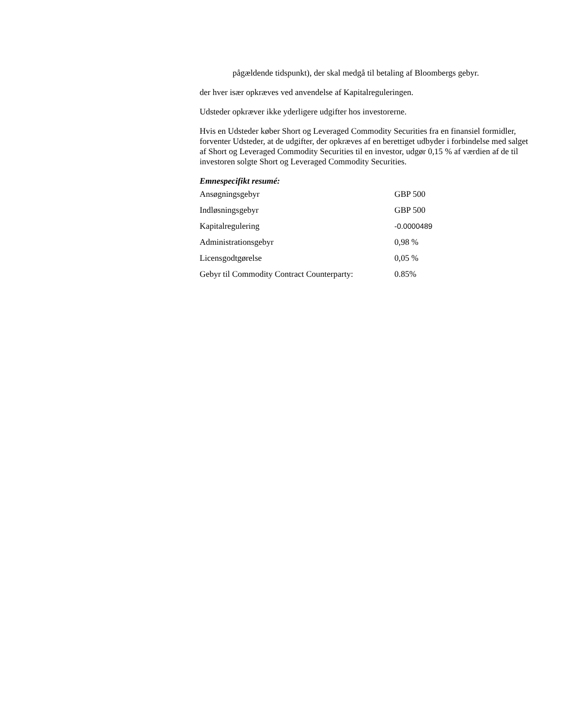pågældende tidspunkt), der skal medgå til betaling af Bloombergs gebyr.
der hver især opkræves ved anvendelse af Kapitalreguleringen.
Udsteder opkræver ikke yderligere udgifter hos investorerne.
Hvis en Udsteder køber Short og Leveraged Commodity Securities fra en finansiel formidler, forventer Udsteder, at de udgifter, der opkræves af en berettiget udbyder i forbindelse med salget af Short og Leveraged Commodity Securities til en investor, udgør 0,15 % af værdien af de til investoren solgte Short og Leveraged Commodity Securities.
Emnespecifikt resumé:
| Ansøgningsgebyr | GBP 500 |
| Indløsningsgebyr | GBP 500 |
| Kapitalregulering | -0.0000489 |
| Administrationsgebyr | 0,98 % |
| Licensgodtgørelse | 0,05 % |
| Gebyr til Commodity Contract Counterparty: | 0.85% |